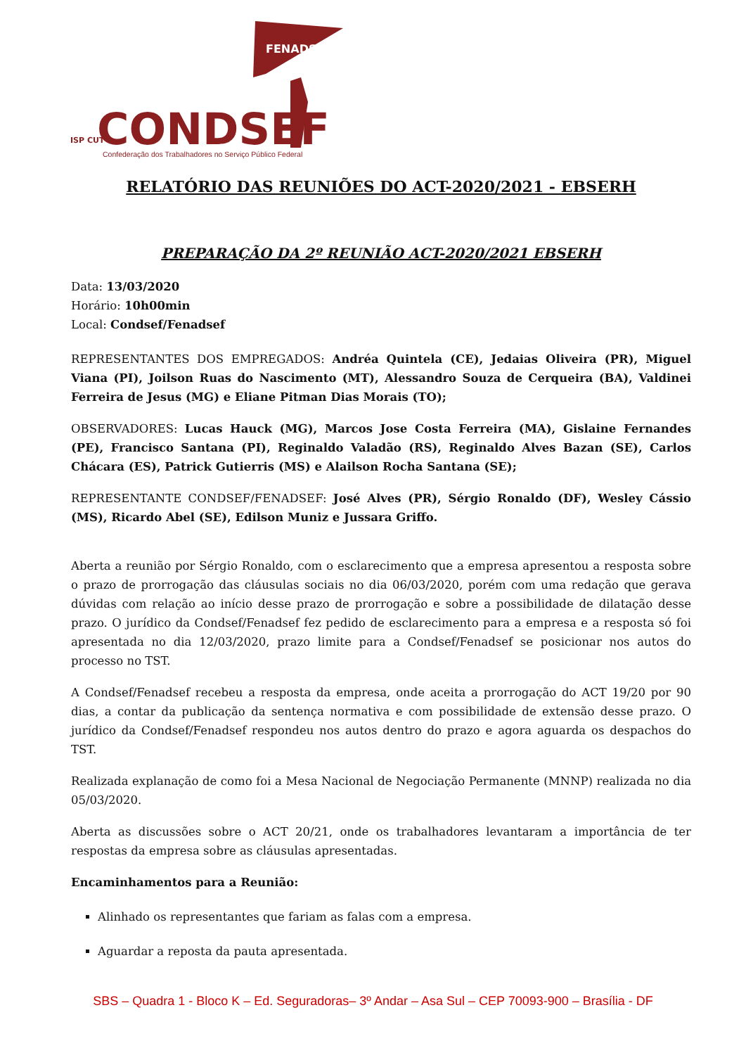FENADSEF
ISP CUT
CONDSEF
Confederação dos Trabalhadores no Serviço Público Federal
RELATÓRIO DAS REUNIÕES DO ACT-2020/2021 - EBSERH
PREPARAÇÃO DA 2º REUNIÃO ACT-2020/2021 EBSERH
Data: 13/03/2020
Horário: 10h00min
Local: Condsef/Fenadsef
REPRESENTANTES DOS EMPREGADOS: Andréa Quintela (CE), Jedaias Oliveira (PR), Miguel Viana (PI), Joilson Ruas do Nascimento (MT), Alessandro Souza de Cerqueira (BA), Valdinei Ferreira de Jesus (MG) e Eliane Pitman Dias Morais (TO);
OBSERVADORES: Lucas Hauck (MG), Marcos Jose Costa Ferreira (MA), Gislaine Fernandes (PE), Francisco Santana (PI), Reginaldo Valadão (RS), Reginaldo Alves Bazan (SE), Carlos Chácara (ES), Patrick Gutierris (MS) e Alailson Rocha Santana (SE);
REPRESENTANTE CONDSEF/FENADSEF: José Alves (PR), Sérgio Ronaldo (DF), Wesley Cássio (MS), Ricardo Abel (SE), Edilson Muniz e Jussara Griffo.
Aberta a reunião por Sérgio Ronaldo, com o esclarecimento que a empresa apresentou a resposta sobre o prazo de prorrogação das cláusulas sociais no dia 06/03/2020, porém com uma redação que gerava dúvidas com relação ao início desse prazo de prorrogação e sobre a possibilidade de dilatação desse prazo. O jurídico da Condsef/Fenadsef fez pedido de esclarecimento para a empresa e a resposta só foi apresentada no dia 12/03/2020, prazo limite para a Condsef/Fenadsef se posicionar nos autos do processo no TST.
A Condsef/Fenadsef recebeu a resposta da empresa, onde aceita a prorrogação do ACT 19/20 por 90 dias, a contar da publicação da sentença normativa e com possibilidade de extensão desse prazo. O jurídico da Condsef/Fenadsef respondeu nos autos dentro do prazo e agora aguarda os despachos do TST.
Realizada explanação de como foi a Mesa Nacional de Negociação Permanente (MNNP) realizada no dia 05/03/2020.
Aberta as discussões sobre o ACT 20/21, onde os trabalhadores levantaram a importância de ter respostas da empresa sobre as cláusulas apresentadas.
Encaminhamentos para a Reunião:
Alinhado os representantes que fariam as falas com a empresa.
Aguardar a reposta da pauta apresentada.
SBS – Quadra 1 - Bloco K – Ed. Seguradoras– 3º Andar – Asa Sul – CEP 70093-900 – Brasília - DF